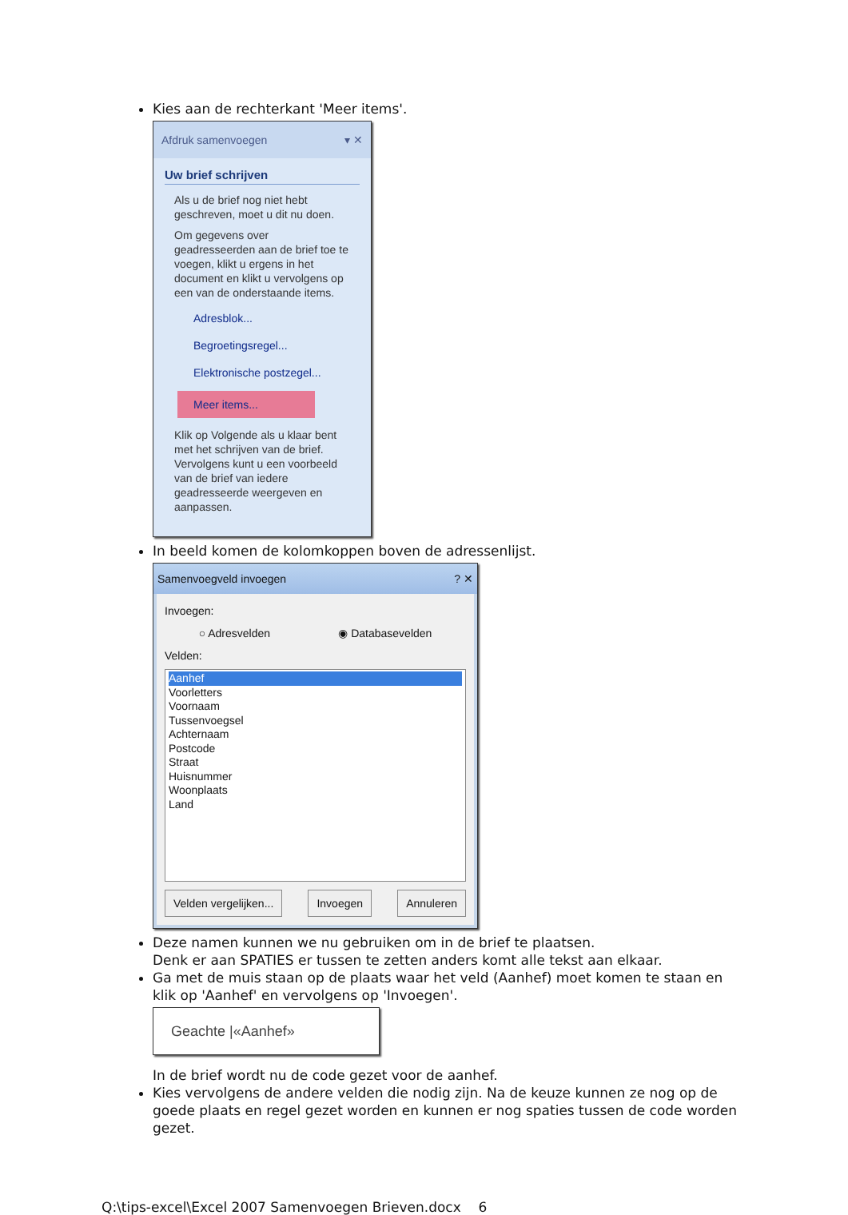Kies aan de rechterkant 'Meer items'.
Afdruk samenvoegen ▾ ✕
Uw brief schrijven
Als u de brief nog niet hebt geschreven, moet u dit nu doen.
Om gegevens over geadresseerden aan de brief toe te voegen, klikt u ergens in het document en klikt u vervolgens op een van de onderstaande items.
Adresblok...
Begroetingsregel...
Elektronische postzegel...
Meer items...
Klik op Volgende als u klaar bent met het schrijven van de brief. Vervolgens kunt u een voorbeeld van de brief van iedere geadresseerde weergeven en aanpassen.
In beeld komen de kolomkoppen boven de adressenlijst.
Samenvoegveld invoegen ? ✕
Invoegen:
○ Adresvelden ◉ Databasevelden
Velden:
Aanhef
Voorletters
Voornaam
Tussenvoegsel
Achternaam
Postcode
Straat
Huisnummer
Woonplaats
Land
Velden vergelijken... Invoegen Annuleren
Deze namen kunnen we nu gebruiken om in de brief te plaatsen.
Denk er aan SPATIES er tussen te zetten anders komt alle tekst aan elkaar.
Ga met de muis staan op de plaats waar het veld (Aanhef) moet komen te staan en klik op 'Aanhef' en vervolgens op 'Invoegen'.
Geachte |«Aanhef»
In de brief wordt nu de code gezet voor de aanhef.
Kies vervolgens de andere velden die nodig zijn. Na de keuze kunnen ze nog op de goede plaats en regel gezet worden en kunnen er nog spaties tussen de code worden gezet.
Q:\tips-excel\Excel 2007 Samenvoegen Brieven.docx 6